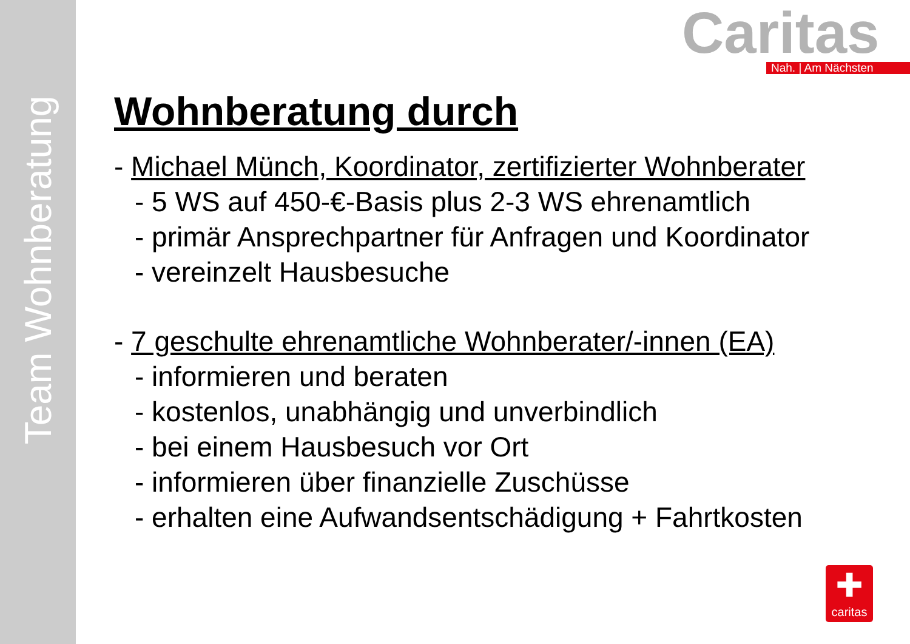Team Wohnberatung
Caritas
Nah. | Am Nächsten
Wohnberatung durch
- Michael Münch, Koordinator, zertifizierter Wohnberater
- 5 WS auf 450-€-Basis plus 2-3 WS ehrenamtlich
- primär Ansprechpartner für Anfragen und Koordinator
- vereinzelt Hausbesuche
- 7 geschulte ehrenamtliche Wohnberater/-innen (EA)
- informieren und beraten
- kostenlos, unabhängig und unverbindlich
- bei einem Hausbesuch vor Ort
- informieren über finanzielle Zuschüsse
- erhalten eine Aufwandsentschädigung + Fahrtkosten
✚
caritas